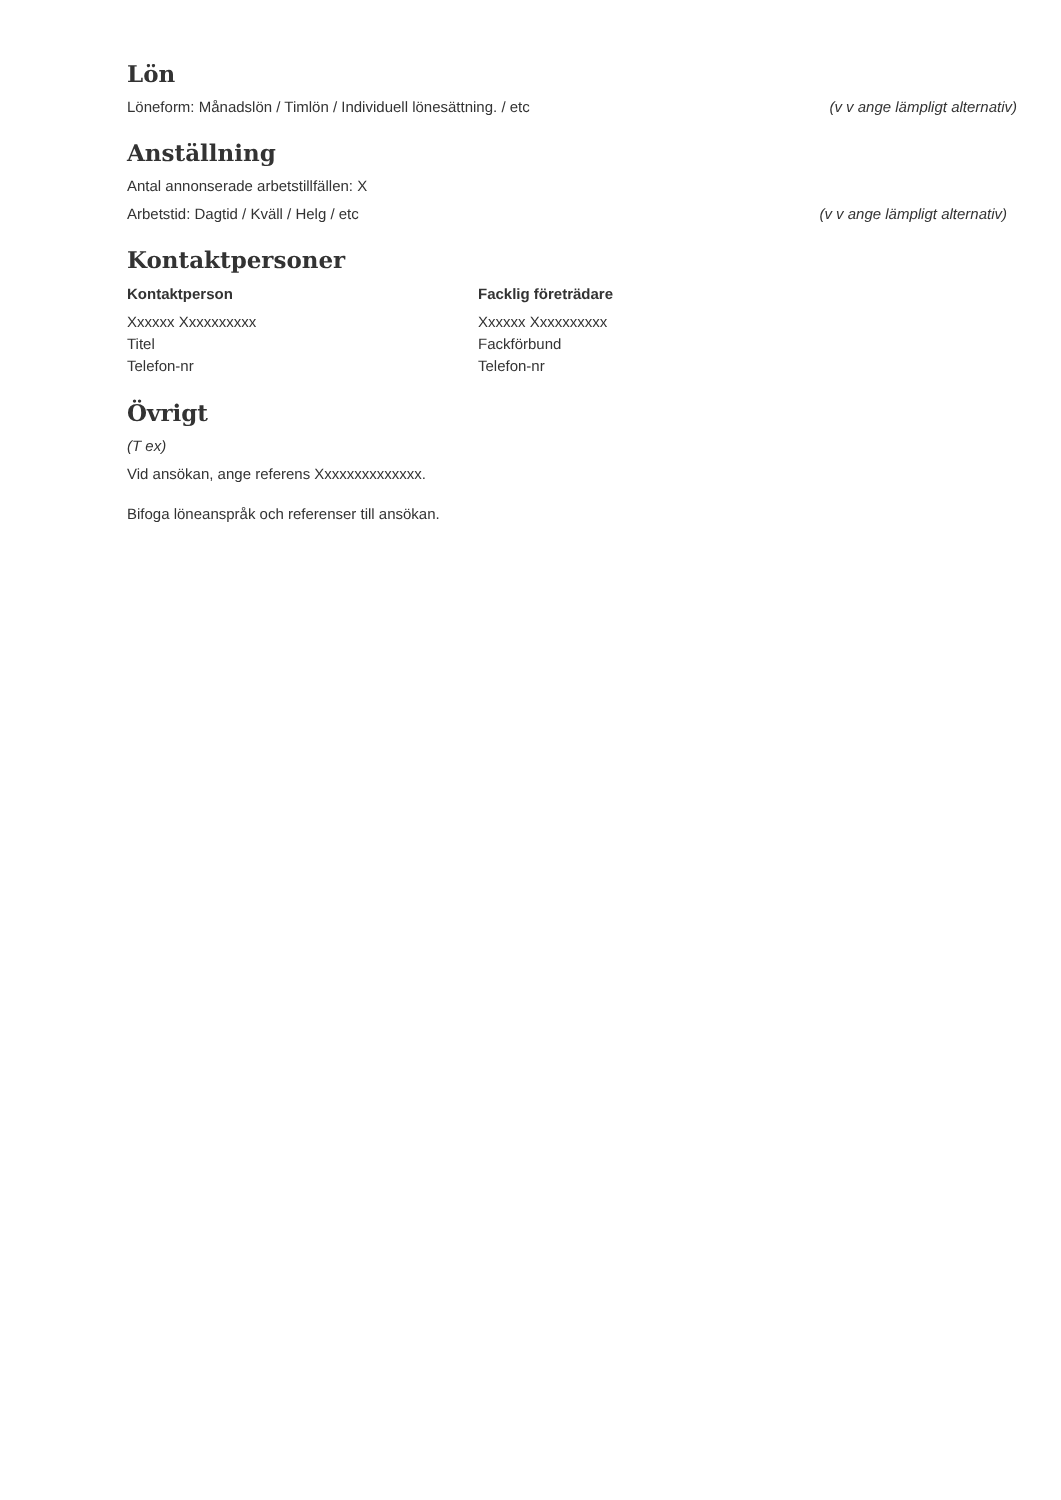Lön
Löneform: Månadslön / Timlön / Individuell lönesättning. / etc (v v ange lämpligt alternativ)
Anställning
Antal annonserade arbetstillfällen: X
Arbetstid: Dagtid / Kväll / Helg / etc (v v ange lämpligt alternativ)
Kontaktpersoner
Kontaktperson
Xxxxxx Xxxxxxxxxx
Titel
Telefon-nr
Facklig företrädare
Xxxxxx Xxxxxxxxxx
Fackförbund
Telefon-nr
Övrigt
(T ex)
Vid ansökan, ange referens Xxxxxxxxxxxxxx.
Bifoga löneanspråk och referenser till ansökan.